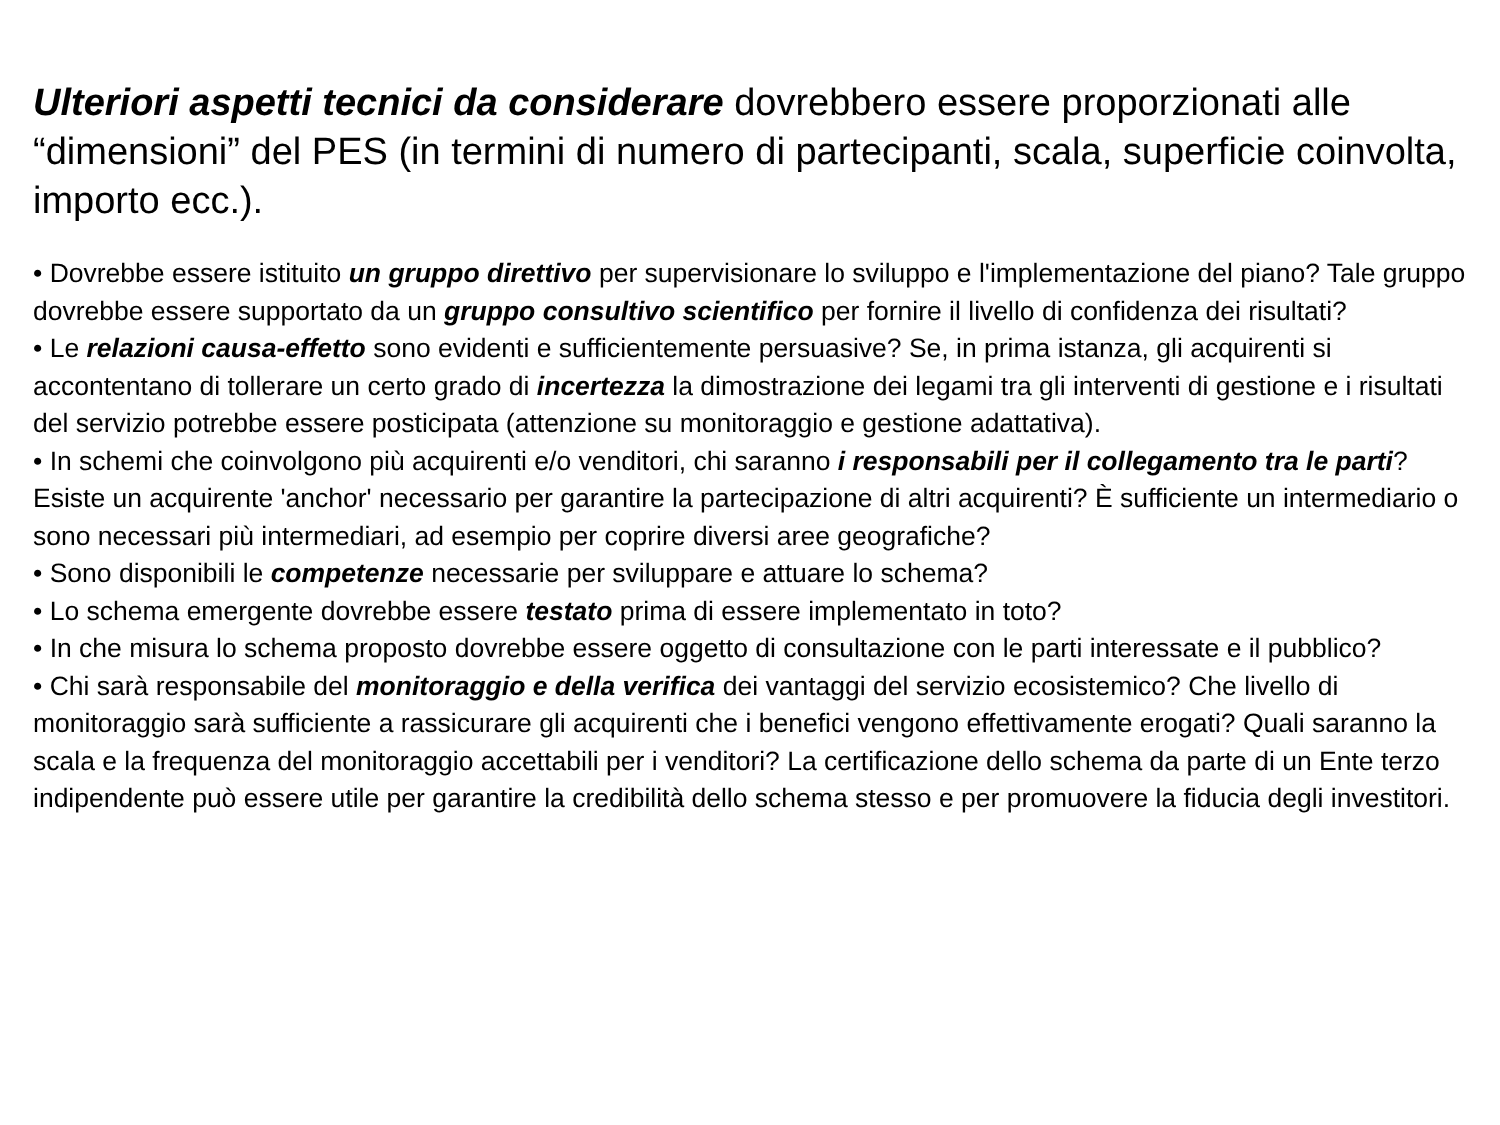Ulteriori aspetti tecnici da considerare dovrebbero essere proporzionati alle “dimensioni” del PES (in termini di numero di partecipanti, scala, superficie coinvolta, importo ecc.).
• Dovrebbe essere istituito un gruppo direttivo per supervisionare lo sviluppo e l'implementazione del piano? Tale gruppo dovrebbe essere supportato da un gruppo consultivo scientifico per fornire il livello di confidenza dei risultati?
• Le relazioni causa-effetto sono evidenti e sufficientemente persuasive? Se, in prima istanza, gli acquirenti si accontentano di tollerare un certo grado di incertezza la dimostrazione dei legami tra gli interventi di gestione e i risultati del servizio potrebbe essere posticipata (attenzione su monitoraggio e gestione adattativa).
• In schemi che coinvolgono più acquirenti e/o venditori, chi saranno i responsabili per il collegamento tra le parti? Esiste un acquirente 'anchor' necessario per garantire la partecipazione di altri acquirenti? È sufficiente un intermediario o sono necessari più intermediari, ad esempio per coprire diversi aree geografiche?
• Sono disponibili le competenze necessarie per sviluppare e attuare lo schema?
• Lo schema emergente dovrebbe essere testato prima di essere implementato in toto?
• In che misura lo schema proposto dovrebbe essere oggetto di consultazione con le parti interessate e il pubblico?
• Chi sarà responsabile del monitoraggio e della verifica dei vantaggi del servizio ecosistemico? Che livello di monitoraggio sarà sufficiente a rassicurare gli acquirenti che i benefici vengono effettivamente erogati? Quali saranno la scala e la frequenza del monitoraggio accettabili per i venditori? La certificazione dello schema da parte di un Ente terzo indipendente può essere utile per garantire la credibilità dello schema stesso e per promuovere la fiducia degli investitori.